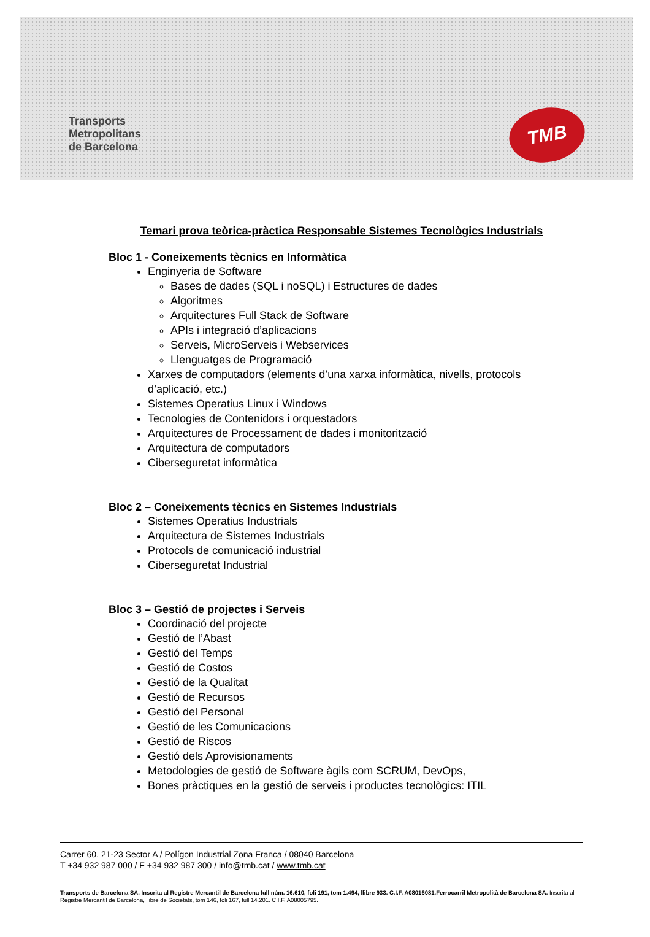Transports
Metropolitans
de Barcelona
TMB
Temari prova teòrica-pràctica Responsable Sistemes Tecnològics Industrials
Bloc 1 - Coneixements tècnics en Informàtica
Enginyeria de Software
Bases de dades (SQL i noSQL) i Estructures de dades
Algoritmes
Arquitectures Full Stack de Software
APIs i integració d’aplicacions
Serveis, MicroServeis i Webservices
Llenguatges de Programació
Xarxes de computadors (elements d’una xarxa informàtica, nivells, protocols d’aplicació, etc.)
Sistemes Operatius Linux i Windows
Tecnologies de Contenidors i orquestadors
Arquitectures de Processament de dades i monitorització
Arquitectura de computadors
Ciberseguretat informàtica
Bloc 2 – Coneixements tècnics en Sistemes Industrials
Sistemes Operatius Industrials
Arquitectura de Sistemes Industrials
Protocols de comunicació industrial
Ciberseguretat Industrial
Bloc 3 – Gestió de projectes i Serveis
Coordinació del projecte
Gestió de l’Abast
Gestió del Temps
Gestió de Costos
Gestió de la Qualitat
Gestió de Recursos
Gestió del Personal
Gestió de les Comunicacions
Gestió de Riscos
Gestió dels Aprovisionaments
Metodologies de gestió de Software àgils com SCRUM, DevOps,
Bones pràctiques en la gestió de serveis i productes tecnològics: ITIL
Carrer 60, 21-23 Sector A / Polígon Industrial Zona Franca / 08040 Barcelona
T +34 932 987 000 / F +34 932 987 300 / info@tmb.cat / www.tmb.cat
Transports de Barcelona SA. Inscrita al Registre Mercantil de Barcelona full núm. 16.610, foli 191, tom 1.494, llibre 933. C.I.F. A08016081.Ferrocarril Metropolità de Barcelona SA. Inscrita al Registre Mercantil de Barcelona, llibre de Societats, tom 146, foli 167, full 14.201. C.I.F. A08005795.